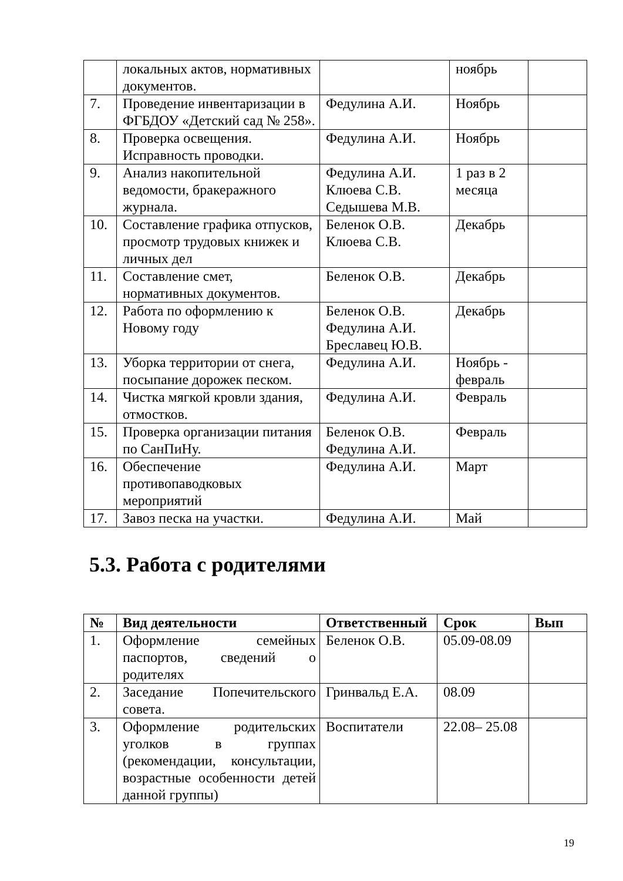| | локальных актов, нормативных документов. | | ноябрь | |
| 7. | Проведение инвентаризации в ФГБДОУ «Детский сад № 258». | Федулина А.И. | Ноябрь | |
| 8. | Проверка освещения. Исправность проводки. | Федулина А.И. | Ноябрь | |
| 9. | Анализ накопительной ведомости, бракеражного журнала. | Федулина А.И. Клюева С.В. Седышева М.В. | 1 раз в 2 месяца | |
| 10. | Составление графика отпусков, просмотр трудовых книжек и личных дел | Беленок О.В. Клюева С.В. | Декабрь | |
| 11. | Составление смет, нормативных документов. | Беленок О.В. | Декабрь | |
| 12. | Работа по оформлению к Новому году | Беленок О.В. Федулина А.И. Бреславец Ю.В. | Декабрь | |
| 13. | Уборка территории от снега, посыпание дорожек песком. | Федулина А.И. | Ноябрь - февраль | |
| 14. | Чистка мягкой кровли здания, отмостков. | Федулина А.И. | Февраль | |
| 15. | Проверка организации питания по СанПиНу. | Беленок О.В. Федулина А.И. | Февраль | |
| 16. | Обеспечение противопаводковых мероприятий | Федулина А.И. | Март | |
| 17. | Завоз песка на участки. | Федулина А.И. | Май | |
5.3. Работа с родителями
| № | Вид деятельности | Ответственный | Срок | Вып |
| --- | --- | --- | --- | --- |
| 1. | Оформление семейных паспортов, сведений о родителях | Беленок О.В. | 05.09-08.09 | |
| 2. | Заседание Попечительского совета. | Гринвальд Е.А. | 08.09 | |
| 3. | Оформление родительских уголков в группах (рекомендации, консультации, возрастные особенности детей данной группы) | Воспитатели | 22.08– 25.08 | |
19